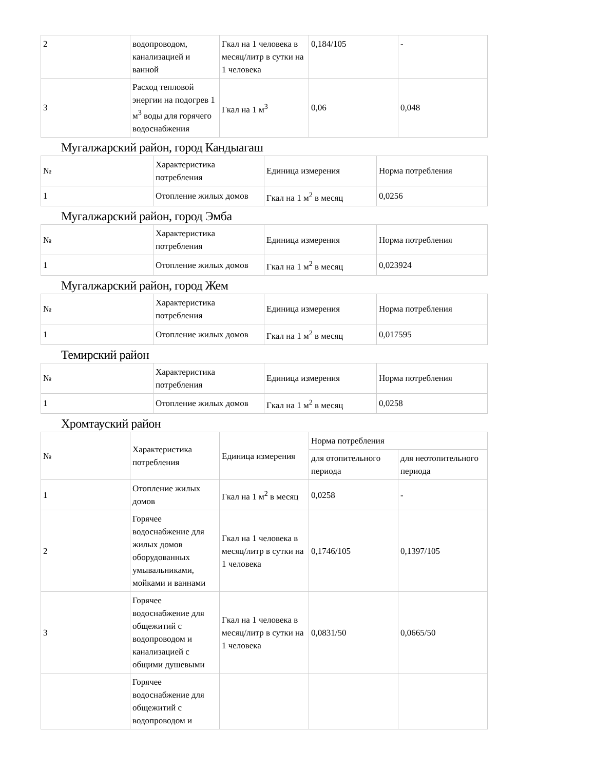| 2 | водопроводом, канализацией и ванной | Гкал на 1 человека в месяц/литр в сутки на 1 человека | 0,184/105 | - |
| 3 | Расход тепловой энергии на подогрев 1 м<sup>3</sup> воды для горячего водоснабжения | Гкал на 1 м<sup>3</sup> | 0,06 | 0,048 |
Мугалжарский район, город Кандыагаш
| № | Характеристика потребления | Единица измерения | Норма потребления |
| 1 | Отопление жилых домов | Гкал на 1 м<sup>2</sup> в месяц | 0,0256 |
Мугалжарский район, город Эмба
| № | Характеристика потребления | Единица измерения | Норма потребления |
| 1 | Отопление жилых домов | Гкал на 1 м<sup>2</sup> в месяц | 0,023924 |
Мугалжарский район, город Жем
| № | Характеристика потребления | Единица измерения | Норма потребления |
| 1 | Отопление жилых домов | Гкал на 1 м<sup>2</sup> в месяц | 0,017595 |
Темирский район
| № | Характеристика потребления | Единица измерения | Норма потребления |
| 1 | Отопление жилых домов | Гкал на 1 м<sup>2</sup> в месяц | 0,0258 |
Хромтауский район
| № | Характеристика потребления | Единица измерения | Норма потребления | |
| | | | для отопительного периода | для неотопительного периода |
| 1 | Отопление жилых домов | Гкал на 1 м<sup>2</sup> в месяц | 0,0258 | - |
| 2 | Горячее водоснабжение для жилых домов оборудованных умывальниками, мойками и ваннами | Гкал на 1 человека в месяц/литр в сутки на 1 человека | 0,1746/105 | 0,1397/105 |
| 3 | Горячее водоснабжение для общежитий с водопроводом и канализацией с общими душевыми | Гкал на 1 человека в месяц/литр в сутки на 1 человека | 0,0831/50 | 0,0665/50 |
| | Горячее водоснабжение для общежитий с водопроводом и | | | |